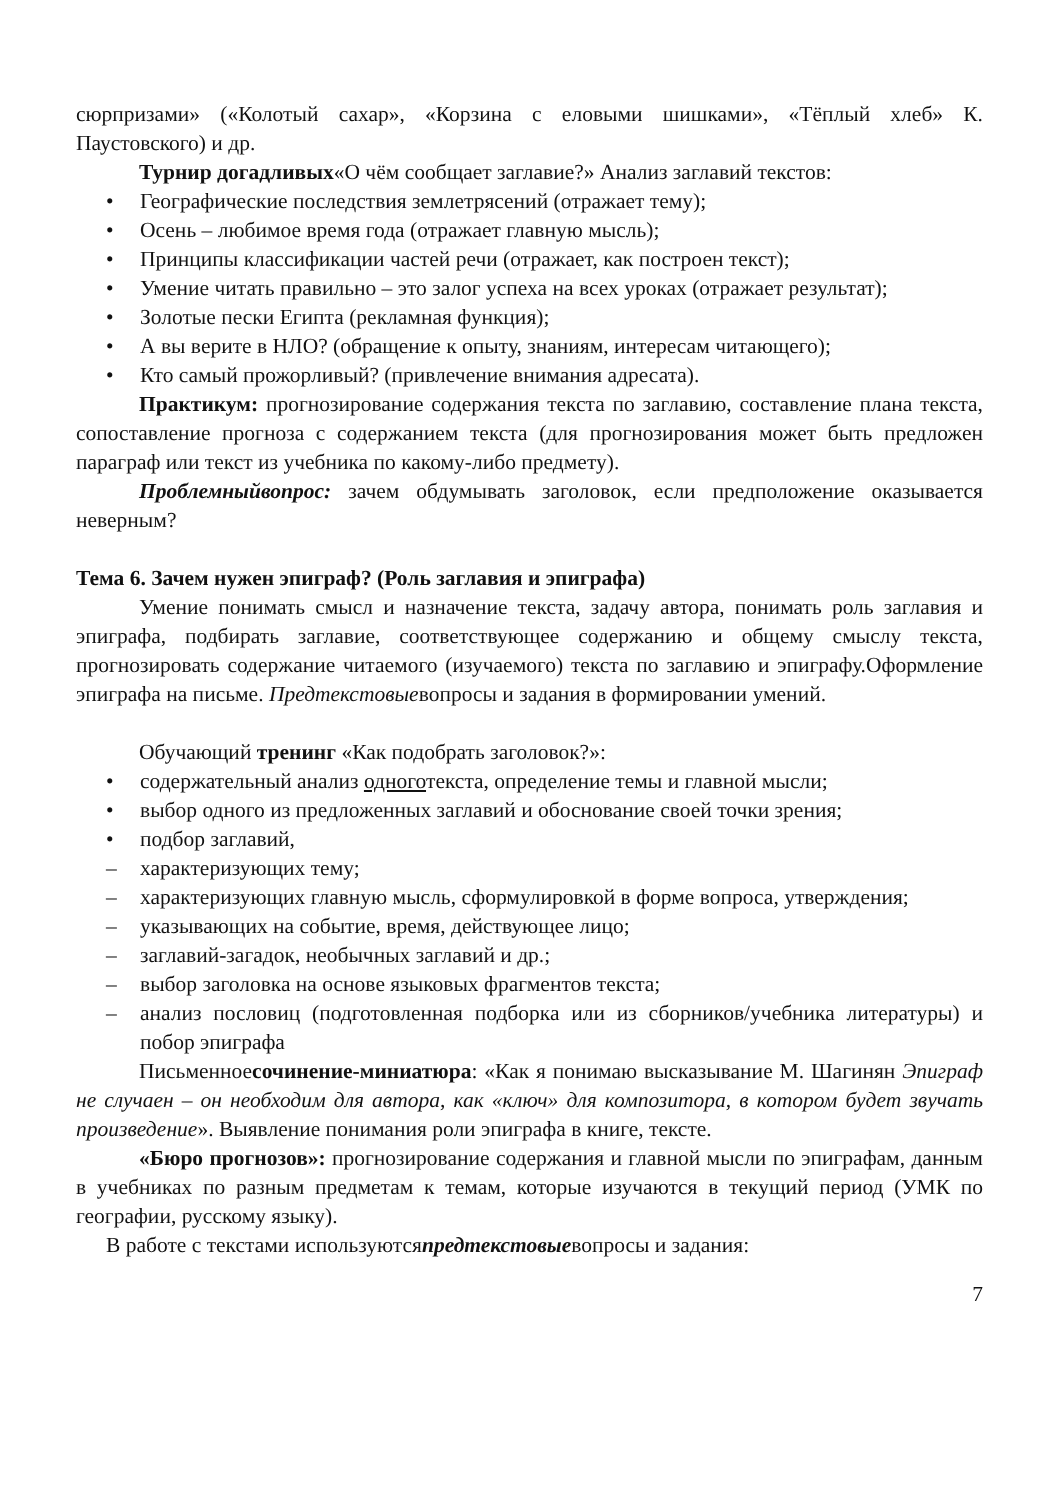сюрпризами» («Колотый сахар», «Корзина с еловыми шишками», «Тёплый хлеб» К. Паустовского) и др.
Турнир догадливых«О чём сообщает заглавие?» Анализ заглавий текстов:
• Географические последствия землетрясений (отражает тему);
• Осень – любимое время года (отражает главную мысль);
• Принципы классификации частей речи (отражает, как построен текст);
• Умение читать правильно – это залог успеха на всех уроках (отражает результат);
• Золотые пески Египта (рекламная функция);
• А вы верите в НЛО? (обращение к опыту, знаниям, интересам читающего);
• Кто самый прожорливый? (привлечение внимания адресата).
Практикум: прогнозирование содержания текста по заглавию, составление плана текста, сопоставление прогноза с содержанием текста (для прогнозирования может быть предложен параграф или текст из учебника по какому-либо предмету).
Проблемныйвопрос: зачем обдумывать заголовок, если предположение оказывается неверным?
Тема 6. Зачем нужен эпиграф? (Роль заглавия и эпиграфа)
Умение понимать смысл и назначение текста, задачу автора, понимать роль заглавия и эпиграфа, подбирать заглавие, соответствующее содержанию и общему смыслу текста, прогнозировать содержание читаемого (изучаемого) текста по заглавию и эпиграфу.Оформление эпиграфа на письме. Предтекстовыевопросы и задания в формировании умений.
Обучающий тренинг «Как подобрать заголовок?»:
• содержательный анализ одноготекста, определение темы и главной мысли;
• выбор одного из предложенных заглавий и обоснование своей точки зрения;
• подбор заглавий,
– характеризующих тему;
– характеризующих главную мысль, сформулировкой в форме вопроса, утверждения;
– указывающих на событие, время, действующее лицо;
– заглавий-загадок, необычных заглавий и др.;
– выбор заголовка на основе языковых фрагментов текста;
– анализ пословиц (подготовленная подборка или из сборников/учебника литературы) и побор эпиграфа
Письменноесочинение-миниатюра: «Как я понимаю высказывание М. Шагинян Эпиграф не случаен – он необходим для автора, как «ключ» для композитора, в котором будет звучать произведение». Выявление понимания роли эпиграфа в книге, тексте.
«Бюро прогнозов»: прогнозирование содержания и главной мысли по эпиграфам, данным в учебниках по разным предметам к темам, которые изучаются в текущий период (УМК по географии, русскому языку).
В работе с текстами используютсяпредтекстовыевопросы и задания:
7